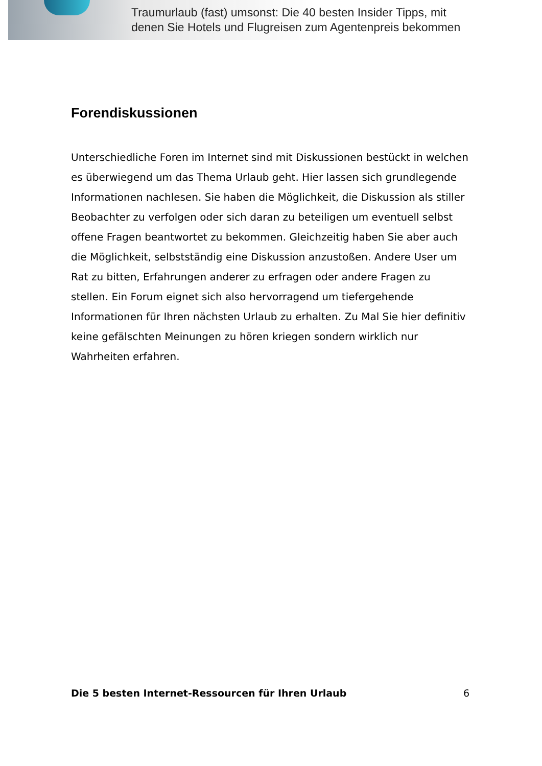Traumurlaub (fast) umsonst: Die 40 besten Insider Tipps, mit
denen Sie Hotels und Flugreisen zum Agentenpreis bekommen
Forendiskussionen
Unterschiedliche Foren im Internet sind mit Diskussionen bestückt in welchen es überwiegend um das Thema Urlaub geht. Hier lassen sich grundlegende Informationen nachlesen. Sie haben die Möglichkeit, die Diskussion als stiller Beobachter zu verfolgen oder sich daran zu beteiligen um eventuell selbst offene Fragen beantwortet zu bekommen. Gleichzeitig haben Sie aber auch die Möglichkeit, selbstständig eine Diskussion anzustoßen. Andere User um Rat zu bitten, Erfahrungen anderer zu erfragen oder andere Fragen zu stellen. Ein Forum eignet sich also hervorragend um tiefergehende Informationen für Ihren nächsten Urlaub zu erhalten. Zu Mal Sie hier definitiv keine gefälschten Meinungen zu hören kriegen sondern wirklich nur Wahrheiten erfahren.
Die 5 besten Internet-Ressourcen für Ihren Urlaub 6